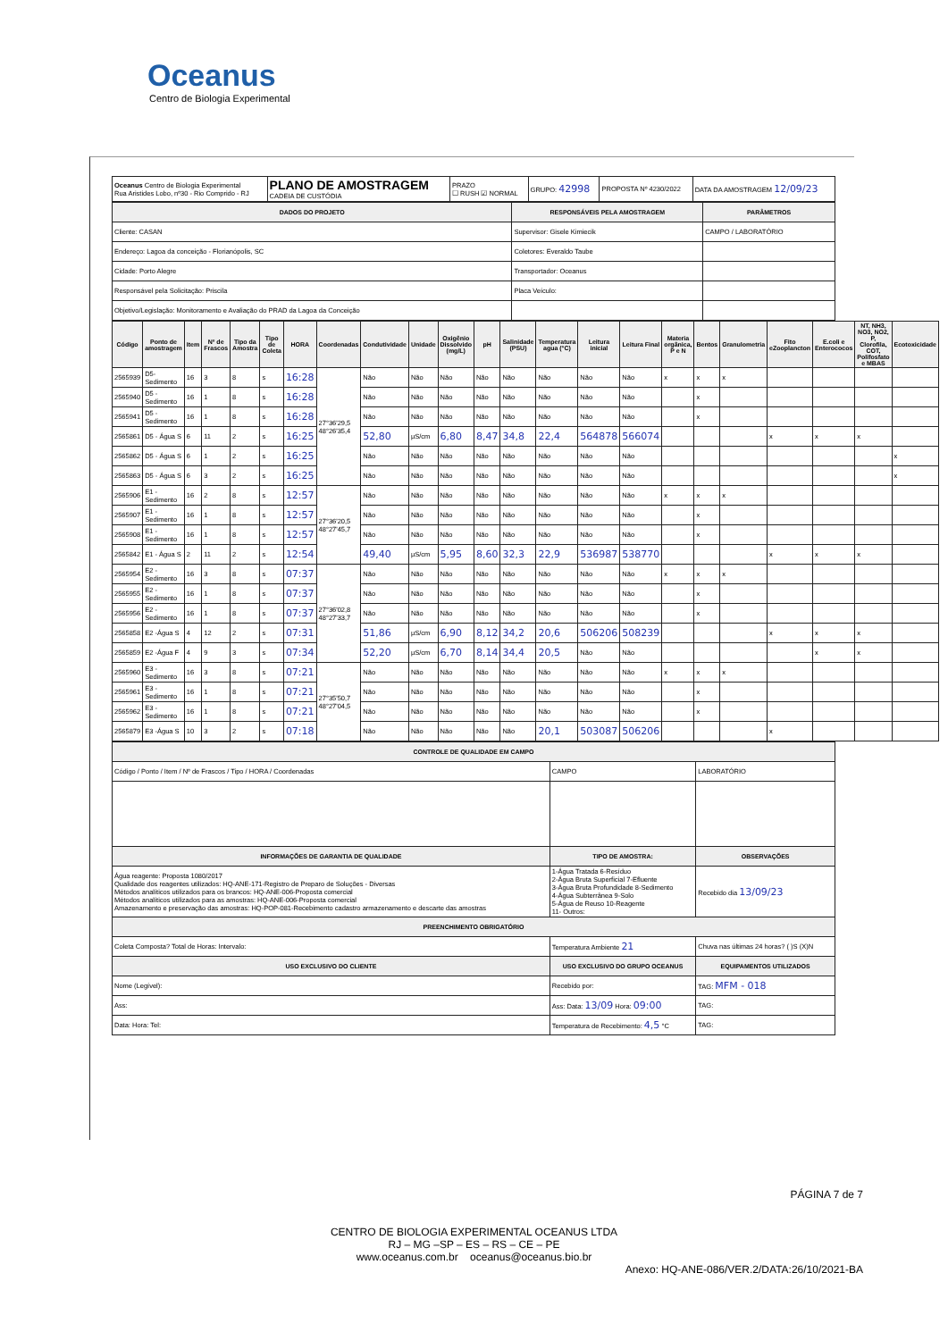Oceanus
Centro de Biologia Experimental
| Oceanus Centro de Biologia Experimental Rua Aristides Lobo, nº30 - Rio Comprido - RJ | PLANO DE AMOSTRAGEM CADEIA DE CUSTÓDIA | PRAZO ☐ RUSH ☑ NORMAL | GRUPO: 42998 | PROPOSTA Nº 4230/2022 | DATA DA AMOSTRAGEM 12/09/23 |
| DADOS DO PROJETO | RESPONSÁVEIS PELA AMOSTRAGEM | PARÂMETROS |
| --- | --- | --- |
| Cliente: CASAN | Supervisor: Gisele Kimiecik | CAMPO / LABORATÓRIO |
| Endereço: Lagoa da conceição - Florianópolis, SC | Coletores: Everaldo Taube | |
| Cidade: Porto Alegre | Transportador: Oceanus | |
| Responsável pela Solicitação: Priscila | Placa Veículo: | |
| Objetivo/Legislação: Monitoramento e Avaliação do PRAD da Lagoa da Conceição | | |
| Código | Ponto de amostragem | Item | Nº de Frascos | Tipo da Amostra | Tipo de Coleta | HORA | Coordenadas | Condutividade | Unidade | Oxigênio Dissolvido (mg/L) | pH | Salinidade (PSU) | Temperatura agua (°C) | Leitura inicial | Leitura Final | Materia orgânica, P e N | Bentos | Granulometria | Fito eZooplancton | E.coli e Enterococos | NT, NH3, NO3, NO2, P, Clorofila, COT, Polifosfato e MBAS | Ecotoxicidade |
| --- | --- | --- | --- | --- | --- | --- | --- | --- | --- | --- | --- | --- | --- | --- | --- | --- | --- | --- | --- | --- | --- | --- |
| 2565939 | D5- Sedimento | 16 | 3 | 8 | s | 16:28 | 27°36'29,5 48°26'35,4 | Não | Não | Não | Não | Não | Não | Não | Não | x | x | x | | | | |
| 2565940 | D5 - Sedimento | 16 | 1 | 8 | s | 16:28 | | Não | Não | Não | Não | Não | Não | Não | Não | | x | | | | | |
| 2565941 | D5 - Sedimento | 16 | 1 | 8 | s | 16:28 | | Não | Não | Não | Não | Não | Não | Não | Não | | x | | | | | |
| 2565861 | D5 - Água S | 6 | 11 | 2 | s | 16:25 | | 52,80 | µS/cm | 6,80 | 8,47 | 34,8 | 22,4 | 564878 | 566074 | | | | x | x | x | |
| 2565862 | D5 - Água S | 6 | 1 | 2 | s | 16:25 | | Não | Não | Não | Não | Não | Não | Não | Não | | | | | | | x |
| 2565863 | D5 - Água S | 6 | 3 | 2 | s | 16:25 | | Não | Não | Não | Não | Não | Não | Não | Não | | | | | | | x |
| 2565906 | E1 - Sedimento | 16 | 2 | 8 | s | 12:57 | 27°36'20,5 48°27'45,7 | Não | Não | Não | Não | Não | Não | Não | Não | x | x | x | | | | |
| 2565907 | E1 - Sedimento | 16 | 1 | 8 | s | 12:57 | | Não | Não | Não | Não | Não | Não | Não | Não | | x | | | | | |
| 2565908 | E1 - Sedimento | 16 | 1 | 8 | s | 12:57 | | Não | Não | Não | Não | Não | Não | Não | Não | | x | | | | | |
| 2565842 | E1 - Água S | 2 | 11 | 2 | s | 12:54 | | 49,40 | µS/cm | 5,95 | 8,60 | 32,3 | 22,9 | 536987 | 538770 | | | | x | x | x | |
| 2565954 | E2 - Sedimento | 16 | 3 | 8 | s | 07:37 | 27°36'02,8 48°27'33,7 | Não | Não | Não | Não | Não | Não | Não | Não | x | x | x | | | | |
| 2565955 | E2 - Sedimento | 16 | 1 | 8 | s | 07:37 | | Não | Não | Não | Não | Não | Não | Não | Não | | x | | | | | |
| 2565956 | E2 - Sedimento | 16 | 1 | 8 | s | 07:37 | | Não | Não | Não | Não | Não | Não | Não | Não | | x | | | | | |
| 2565858 | E2 -Água S | 4 | 12 | 2 | s | 07:31 | | 51,86 | µS/cm | 6,90 | 8,12 | 34,2 | 20,6 | 506206 | 508239 | | | | x | x | x | |
| 2565859 | E2 -Água F | 4 | 9 | 3 | s | 07:34 | | 52,20 | µS/cm | 6,70 | 8,14 | 34,4 | 20,5 | Não | Não | | | | | x | x | |
| 2565960 | E3 - Sedimento | 16 | 3 | 8 | s | 07:21 | 27°35'50,7 48°27'04,5 | Não | Não | Não | Não | Não | Não | Não | Não | x | x | x | | | | |
| 2565961 | E3 - Sedimento | 16 | 1 | 8 | s | 07:21 | | Não | Não | Não | Não | Não | Não | Não | Não | | x | | | | | |
| 2565962 | E3 - Sedimento | 16 | 1 | 8 | s | 07:21 | | Não | Não | Não | Não | Não | Não | Não | Não | | x | | | | | |
| 2565879 | E3 -Água S | 10 | 3 | 2 | s | 07:18 | | Não | Não | Não | Não | Não | 20,1 | 503087 | 506206 | | | | x | | | |
| CONTROLE DE QUALIDADE EM CAMPO | | | |
| --- | --- | --- | --- |
| Código / Ponto / Item / Nº de Frascos / Tipo / HORA / Coordenadas | CAMPO | | LABORATÓRIO |
| INFORMAÇÕES DE GARANTIA DE QUALIDADE | TIPO DE AMOSTRA: | OBSERVAÇÕES | |
| Água reagente: Proposta 1080/2017 Qualidade dos reagentes utilizados: HQ-ANE-171-Registro de Preparo de Soluções - Diversas Métodos analíticos utilizados para os brancos: HQ-ANE-006-Proposta comercial Métodos analíticos utilizados para as amostras: HQ-ANE-006-Proposta comercial Amazenamento e preservação das amostras: HQ-POP-081-Recebimento cadastro armazenamento e descarte das amostras | 1-Água Tratada 6-Resíduo 2-Água Bruta Superficial 7-Efluente 3-Água Bruta Profundidade 8-Sedimento 4-Água Subterrânea 9-Solo 5-Água de Reuso 10-Reagente 11- Outros: | Recebido dia 13/09/23 | |
| PREENCHIMENTO OBRIGATÓRIO | | | |
| Coleta Composta? Total de Horas: Intervalo: | Temperatura Ambiente 21 | Chuva nas últimas 24 horas? ( )S (X)N | |
| USO EXCLUSIVO DO CLIENTE | USO EXCLUSIVO DO GRUPO OCEANUS | | EQUIPAMENTOS UTILIZADOS |
| Nome (Legível): | Recebido por: | | TAG: MFM - 018 |
| Ass: | Ass: Data: 13/09 Hora: 09:00 | | TAG: |
| Data: Hora: Tel: | Temperatura de Recebimento: 4,5 °C | | TAG: |
PÁGINA 7 de 7
CENTRO DE BIOLOGIA EXPERIMENTAL OCEANUS LTDA
RJ – MG –SP – ES – RS – CE – PE
www.oceanus.com.br oceanus@oceanus.bio.br
Anexo: HQ-ANE-086/VER.2/DATA:26/10/2021-BA